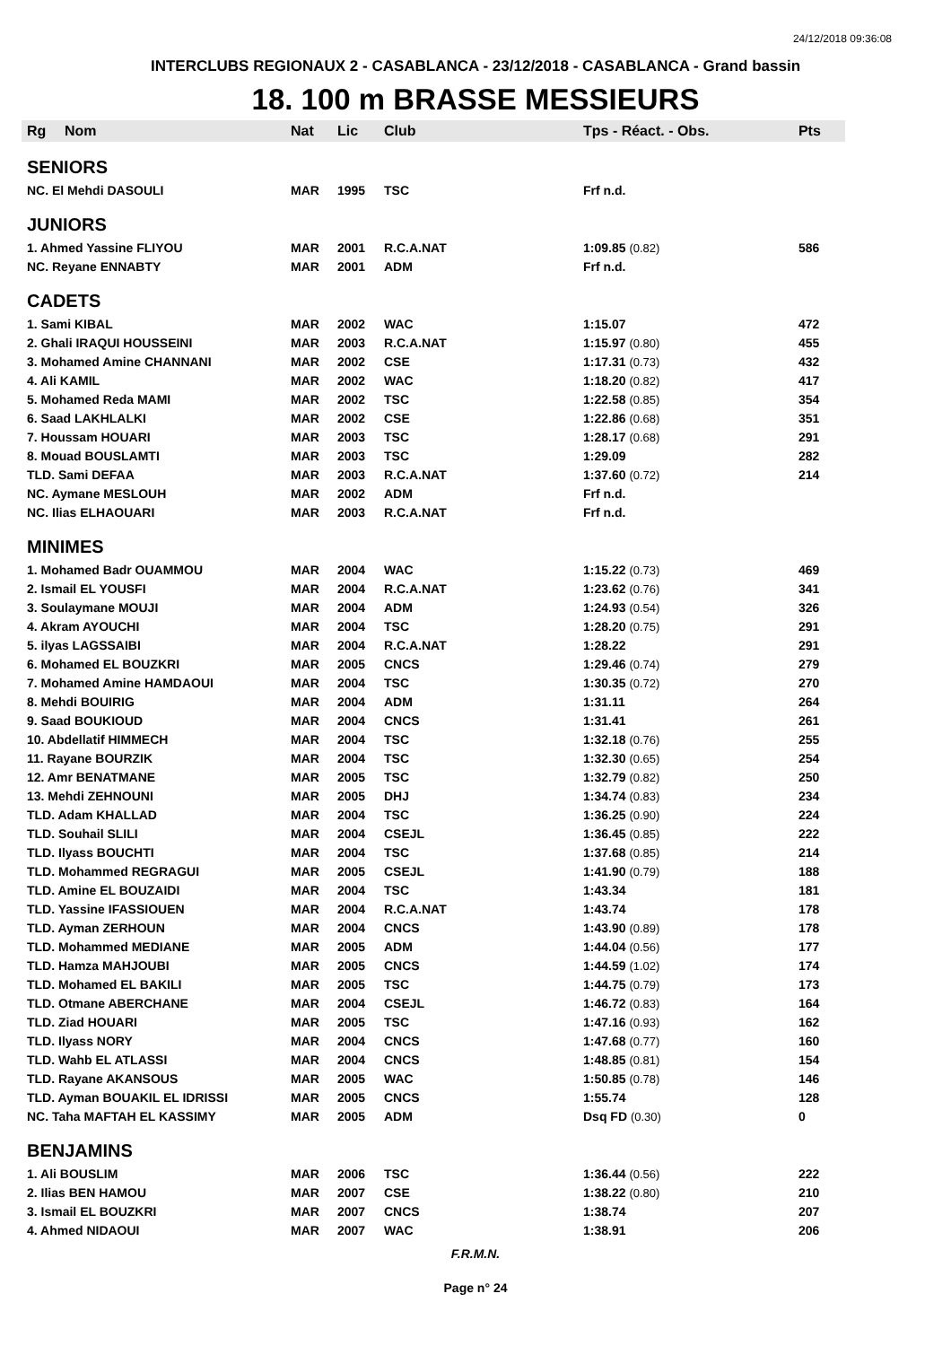24/12/2018 09:36:08
INTERCLUBS REGIONAUX 2 - CASABLANCA - 23/12/2018 - CASABLANCA - Grand bassin
18. 100 m BRASSE MESSIEURS
| Rg | Nom | Nat | Lic | Club | Tps - Réact. - Obs. | | Pts |
| --- | --- | --- | --- | --- | --- | --- | --- |
| SENIORS | | | | | | | |
| NC. El Mehdi DASOULI | | MAR | 1995 | TSC | Frf n.d. | | |
| JUNIORS | | | | | | | |
| 1. Ahmed Yassine FLIYOU | | MAR | 2001 | R.C.A.NAT | 1:09.85 (0.82) | | 586 |
| NC. Reyane ENNABTY | | MAR | 2001 | ADM | Frf n.d. | | |
| CADETS | | | | | | | |
| 1. Sami KIBAL | | MAR | 2002 | WAC | 1:15.07 | | 472 |
| 2. Ghali IRAQUI HOUSSEINI | | MAR | 2003 | R.C.A.NAT | 1:15.97 (0.80) | | 455 |
| 3. Mohamed Amine CHANNANI | | MAR | 2002 | CSE | 1:17.31 (0.73) | | 432 |
| 4. Ali KAMIL | | MAR | 2002 | WAC | 1:18.20 (0.82) | | 417 |
| 5. Mohamed Reda MAMI | | MAR | 2002 | TSC | 1:22.58 (0.85) | | 354 |
| 6. Saad LAKHLALKI | | MAR | 2002 | CSE | 1:22.86 (0.68) | | 351 |
| 7. Houssam HOUARI | | MAR | 2003 | TSC | 1:28.17 (0.68) | | 291 |
| 8. Mouad BOUSLAMTI | | MAR | 2003 | TSC | 1:29.09 | | 282 |
| TLD. Sami DEFAA | | MAR | 2003 | R.C.A.NAT | 1:37.60 (0.72) | | 214 |
| NC. Aymane MESLOUH | | MAR | 2002 | ADM | Frf n.d. | | |
| NC. Ilias ELHAOUARI | | MAR | 2003 | R.C.A.NAT | Frf n.d. | | |
| MINIMES | | | | | | | |
| 1. Mohamed Badr OUAMMOU | | MAR | 2004 | WAC | 1:15.22 (0.73) | | 469 |
| 2. Ismail EL YOUSFI | | MAR | 2004 | R.C.A.NAT | 1:23.62 (0.76) | | 341 |
| 3. Soulaymane MOUJI | | MAR | 2004 | ADM | 1:24.93 (0.54) | | 326 |
| 4. Akram AYOUCHI | | MAR | 2004 | TSC | 1:28.20 (0.75) | | 291 |
| 5. ilyas LAGSSAIBI | | MAR | 2004 | R.C.A.NAT | 1:28.22 | | 291 |
| 6. Mohamed EL BOUZKRI | | MAR | 2005 | CNCS | 1:29.46 (0.74) | | 279 |
| 7. Mohamed Amine HAMDAOUI | | MAR | 2004 | TSC | 1:30.35 (0.72) | | 270 |
| 8. Mehdi BOUIRIG | | MAR | 2004 | ADM | 1:31.11 | | 264 |
| 9. Saad BOUKIOUD | | MAR | 2004 | CNCS | 1:31.41 | | 261 |
| 10. Abdellatif HIMMECH | | MAR | 2004 | TSC | 1:32.18 (0.76) | | 255 |
| 11. Rayane BOURZIK | | MAR | 2004 | TSC | 1:32.30 (0.65) | | 254 |
| 12. Amr BENATMANE | | MAR | 2005 | TSC | 1:32.79 (0.82) | | 250 |
| 13. Mehdi ZEHNOUNI | | MAR | 2005 | DHJ | 1:34.74 (0.83) | | 234 |
| TLD. Adam KHALLAD | | MAR | 2004 | TSC | 1:36.25 (0.90) | | 224 |
| TLD. Souhail SLILI | | MAR | 2004 | CSEJL | 1:36.45 (0.85) | | 222 |
| TLD. Ilyass BOUCHTI | | MAR | 2004 | TSC | 1:37.68 (0.85) | | 214 |
| TLD. Mohammed REGRAGUI | | MAR | 2005 | CSEJL | 1:41.90 (0.79) | | 188 |
| TLD. Amine EL BOUZAIDI | | MAR | 2004 | TSC | 1:43.34 | | 181 |
| TLD. Yassine IFASSIOUEN | | MAR | 2004 | R.C.A.NAT | 1:43.74 | | 178 |
| TLD. Ayman ZERHOUN | | MAR | 2004 | CNCS | 1:43.90 (0.89) | | 178 |
| TLD. Mohammed MEDIANE | | MAR | 2005 | ADM | 1:44.04 (0.56) | | 177 |
| TLD. Hamza MAHJOUBI | | MAR | 2005 | CNCS | 1:44.59 (1.02) | | 174 |
| TLD. Mohamed EL BAKILI | | MAR | 2005 | TSC | 1:44.75 (0.79) | | 173 |
| TLD. Otmane ABERCHANE | | MAR | 2004 | CSEJL | 1:46.72 (0.83) | | 164 |
| TLD. Ziad HOUARI | | MAR | 2005 | TSC | 1:47.16 (0.93) | | 162 |
| TLD. Ilyass NORY | | MAR | 2004 | CNCS | 1:47.68 (0.77) | | 160 |
| TLD. Wahb EL ATLASSI | | MAR | 2004 | CNCS | 1:48.85 (0.81) | | 154 |
| TLD. Rayane AKANSOUS | | MAR | 2005 | WAC | 1:50.85 (0.78) | | 146 |
| TLD. Ayman BOUAKIL EL IDRISSI | | MAR | 2005 | CNCS | 1:55.74 | | 128 |
| NC. Taha MAFTAH EL KASSIMY | | MAR | 2005 | ADM | Dsq FD (0.30) | | 0 |
| BENJAMINS | | | | | | | |
| 1. Ali BOUSLIM | | MAR | 2006 | TSC | 1:36.44 (0.56) | | 222 |
| 2. Ilias BEN HAMOU | | MAR | 2007 | CSE | 1:38.22 (0.80) | | 210 |
| 3. Ismail EL BOUZKRI | | MAR | 2007 | CNCS | 1:38.74 | | 207 |
| 4. Ahmed NIDAOUI | | MAR | 2007 | WAC | 1:38.91 | | 206 |
F.R.M.N.
Page n° 24